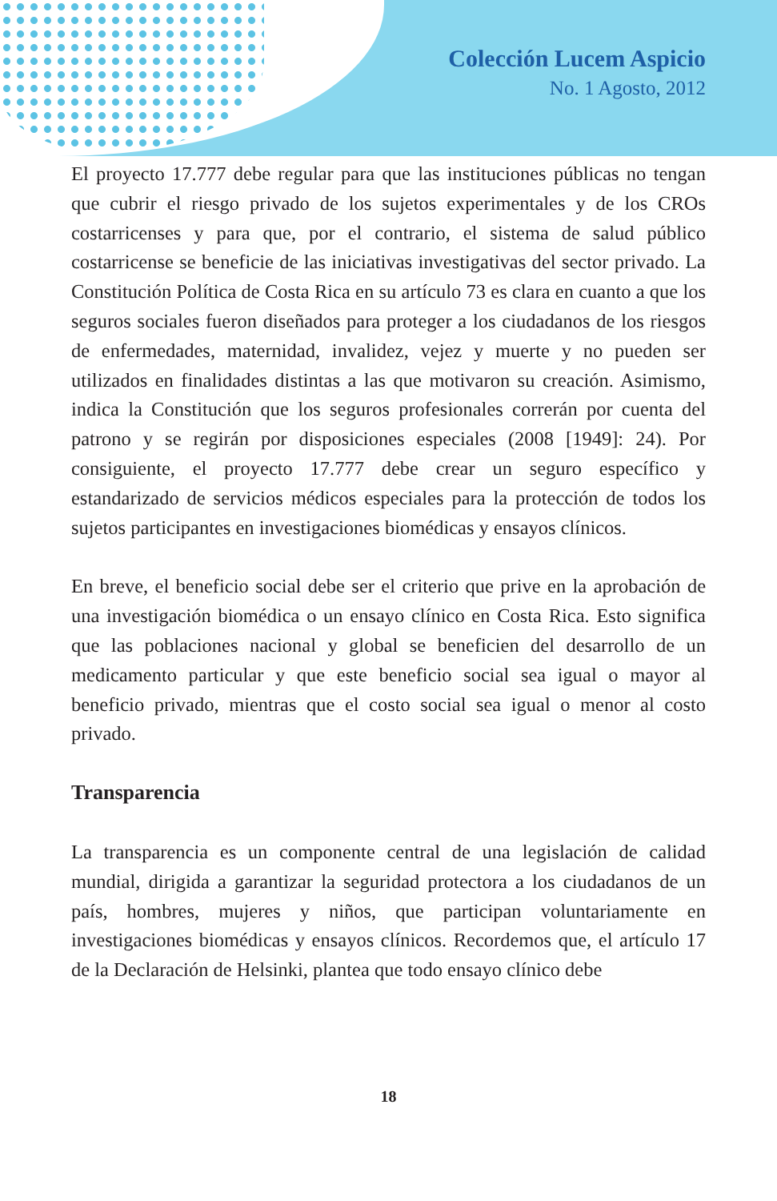Colección Lucem Aspicio
No. 1 Agosto, 2012
El proyecto 17.777 debe regular para que las instituciones públicas no tengan que cubrir el riesgo privado de los sujetos experimentales y de los CROs costarricenses y para que, por el contrario, el sistema de salud público costarricense se beneficie de las iniciativas investigativas del sector privado. La Constitución Política de Costa Rica en su artículo 73 es clara en cuanto a que los seguros sociales fueron diseñados para proteger a los ciudadanos de los riesgos de enfermedades, maternidad, invalidez, vejez y muerte y no pueden ser utilizados en finalidades distintas a las que motivaron su creación. Asimismo, indica la Constitución que los seguros profesionales correrán por cuenta del patrono y se regirán por disposiciones especiales (2008 [1949]: 24). Por consiguiente, el proyecto 17.777 debe crear un seguro específico y estandarizado de servicios médicos especiales para la protección de todos los sujetos participantes en investigaciones biomédicas y ensayos clínicos.
En breve, el beneficio social debe ser el criterio que prive en la aprobación de una investigación biomédica o un ensayo clínico en Costa Rica. Esto significa que las poblaciones nacional y global se beneficien del desarrollo de un medicamento particular y que este beneficio social sea igual o mayor al beneficio privado, mientras que el costo social sea igual o menor al costo privado.
Transparencia
La transparencia es un componente central de una legislación de calidad mundial, dirigida a garantizar la seguridad protectora a los ciudadanos de un país, hombres, mujeres y niños, que participan voluntariamente en investigaciones biomédicas y ensayos clínicos. Recordemos que, el artículo 17 de la Declaración de Helsinki, plantea que todo ensayo clínico debe
18